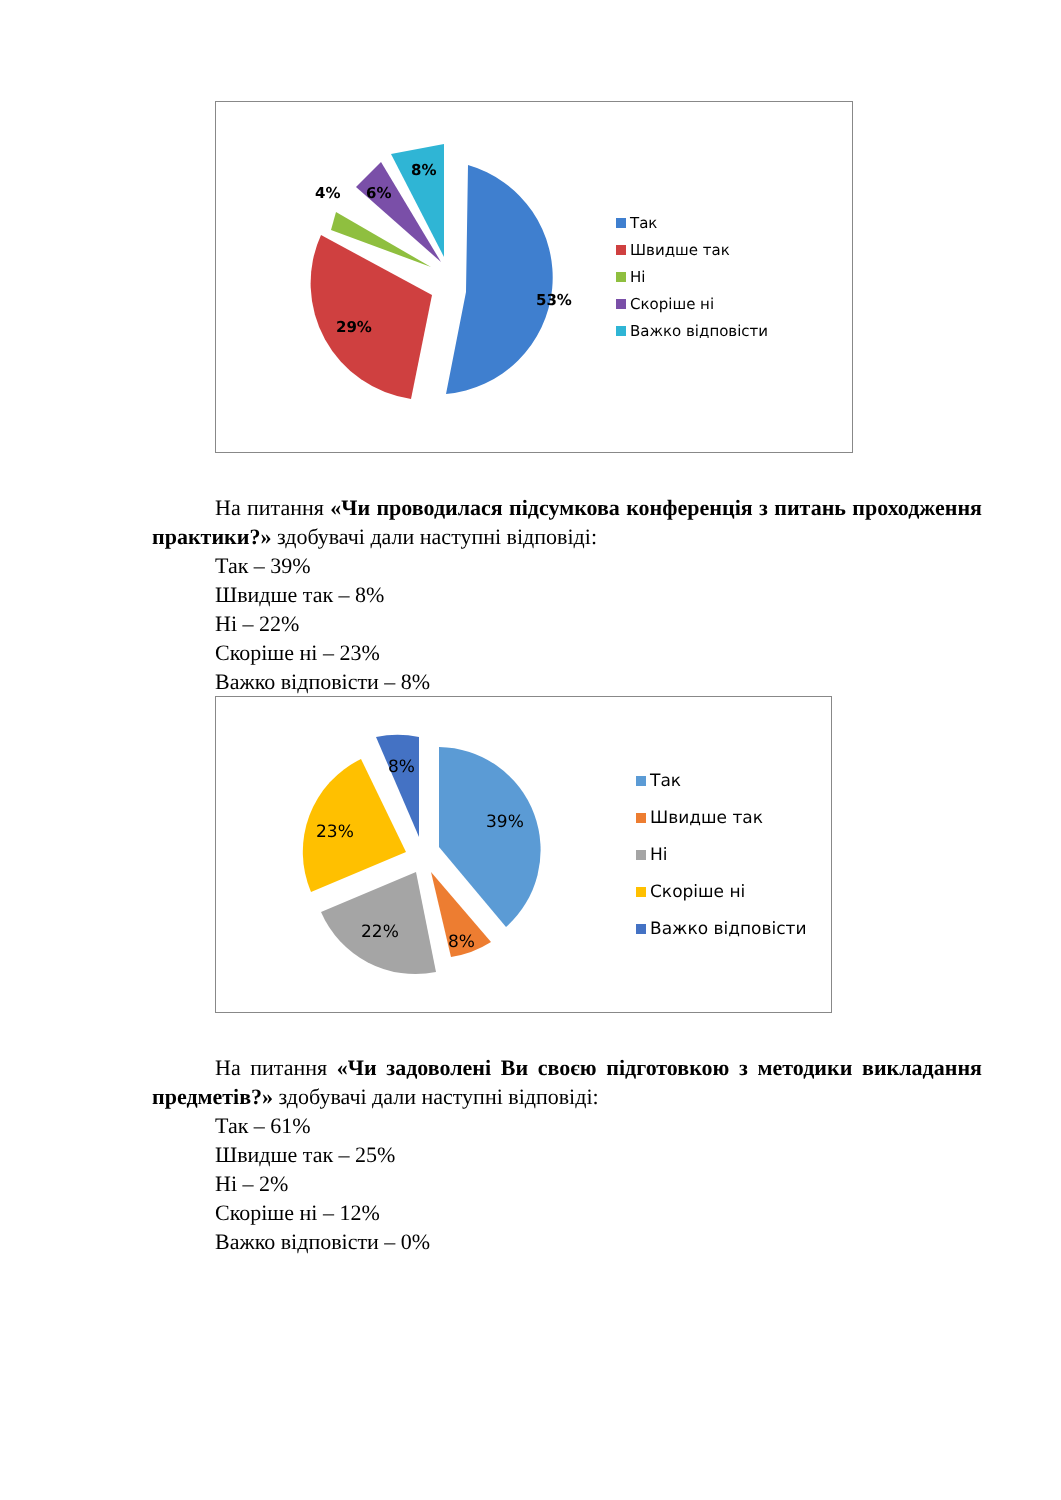4%
6%
8%
53%
29%
Так
Швидше так
Ні
Скоріше ні
Важко відповісти
На питання «Чи проводилася підсумкова конференція з питань проходження практики?» здобувачі дали наступні відповіді:
Так – 39%
Швидше так – 8%
Ні – 22%
Скоріше ні – 23%
Важко відповісти – 8%
39%
8%
22%
23%
8%
Так
Швидше так
Ні
Скоріше ні
Важко відповісти
На питання «Чи задоволені Ви своєю підготовкою з методики викладання предметів?» здобувачі дали наступні відповіді:
Так – 61%
Швидше так – 25%
Ні – 2%
Скоріше ні – 12%
Важко відповісти – 0%